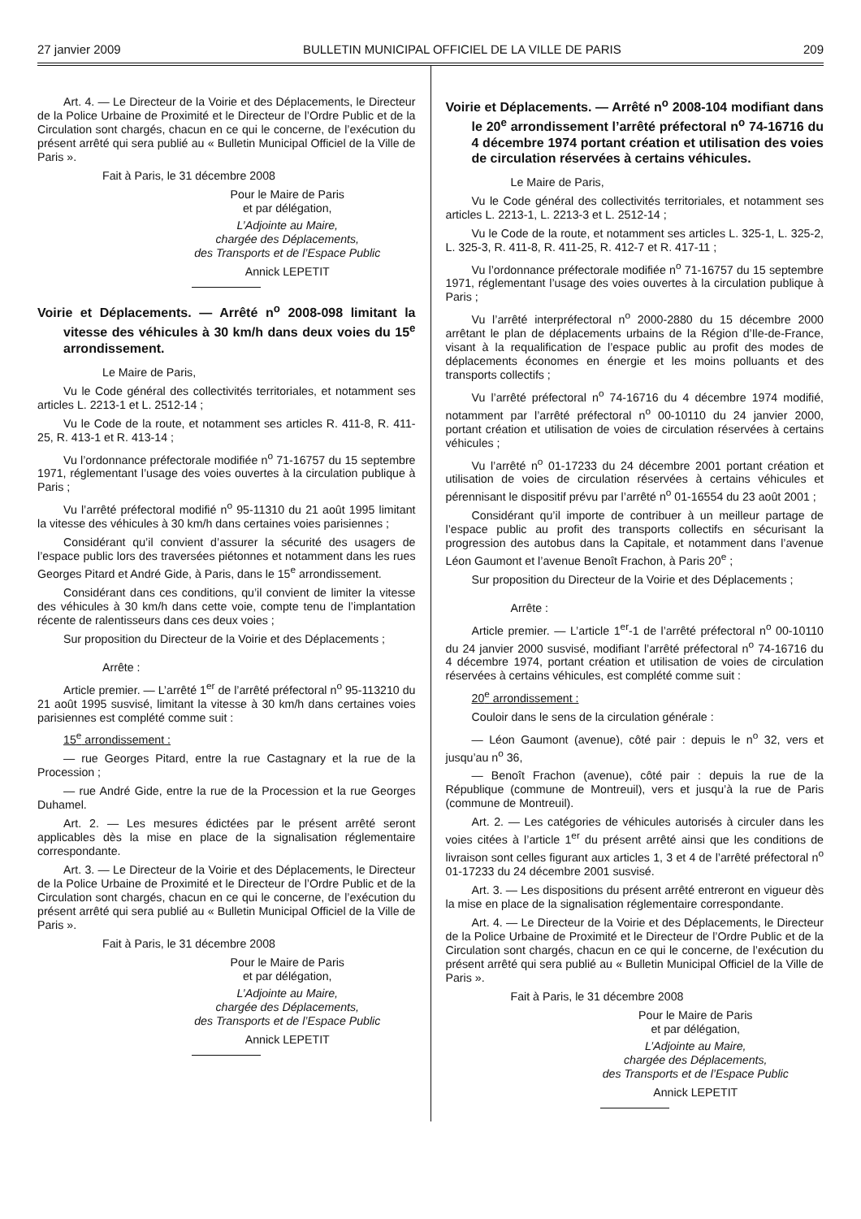27 janvier 2009 BULLETIN MUNICIPAL OFFICIEL DE LA VILLE DE PARIS 209
Art. 4. — Le Directeur de la Voirie et des Déplacements, le Directeur de la Police Urbaine de Proximité et le Directeur de l’Ordre Public et de la Circulation sont chargés, chacun en ce qui le concerne, de l’exécution du présent arrêté qui sera publié au « Bulletin Municipal Officiel de la Ville de Paris ».
Fait à Paris, le 31 décembre 2008
Pour le Maire de Paris
et par délégation,
L’Adjointe au Maire,
chargée des Déplacements,
des Transports et de l’Espace Public
Annick LEPETIT
Voirie et Déplacements. — Arrêté n<sup>o</sup> 2008-098 limitant la vitesse des véhicules à 30 km/h dans deux voies du 15<sup>e</sup> arrondissement.
Le Maire de Paris,
Vu le Code général des collectivités territoriales, et notamment ses articles L. 2213-1 et L. 2512-14 ;
Vu le Code de la route, et notamment ses articles R. 411-8, R. 411-25, R. 413-1 et R. 413-14 ;
Vu l’ordonnance préfectorale modifiée n<sup>o</sup> 71-16757 du 15 septembre 1971, réglementant l’usage des voies ouvertes à la circulation publique à Paris ;
Vu l’arrêté préfectoral modifié n<sup>o</sup> 95-11310 du 21 août 1995 limitant la vitesse des véhicules à 30 km/h dans certaines voies parisiennes ;
Considérant qu’il convient d’assurer la sécurité des usagers de l’espace public lors des traversées piétonnes et notamment dans les rues Georges Pitard et André Gide, à Paris, dans le 15<sup>e</sup> arrondissement.
Considérant dans ces conditions, qu’il convient de limiter la vitesse des véhicules à 30 km/h dans cette voie, compte tenu de l’implantation récente de ralentisseurs dans ces deux voies ;
Sur proposition du Directeur de la Voirie et des Déplacements ;
Arrête :
Article premier. — L’arrêté 1<sup>er</sup> de l’arrêté préfectoral n<sup>o</sup> 95-113210 du 21 août 1995 susvisé, limitant la vitesse à 30 km/h dans certaines voies parisiennes est complété comme suit :
15<sup>e</sup> arrondissement :
— rue Georges Pitard, entre la rue Castagnary et la rue de la Procession ;
— rue André Gide, entre la rue de la Procession et la rue Georges Duhamel.
Art. 2. — Les mesures édictées par le présent arrêté seront applicables dès la mise en place de la signalisation réglementaire correspondante.
Art. 3. — Le Directeur de la Voirie et des Déplacements, le Directeur de la Police Urbaine de Proximité et le Directeur de l’Ordre Public et de la Circulation sont chargés, chacun en ce qui le concerne, de l’exécution du présent arrêté qui sera publié au « Bulletin Municipal Officiel de la Ville de Paris ».
Fait à Paris, le 31 décembre 2008
Pour le Maire de Paris
et par délégation,
L’Adjointe au Maire,
chargée des Déplacements,
des Transports et de l’Espace Public
Annick LEPETIT
Voirie et Déplacements. — Arrêté n<sup>o</sup> 2008-104 modifiant dans le 20<sup>e</sup> arrondissement l’arrêté préfectoral n<sup>o</sup> 74-16716 du 4 décembre 1974 portant création et utilisation des voies de circulation réservées à certains véhicules.
Le Maire de Paris,
Vu le Code général des collectivités territoriales, et notamment ses articles L. 2213-1, L. 2213-3 et L. 2512-14 ;
Vu le Code de la route, et notamment ses articles L. 325-1, L. 325-2, L. 325-3, R. 411-8, R. 411-25, R. 412-7 et R. 417-11 ;
Vu l’ordonnance préfectorale modifiée n<sup>o</sup> 71-16757 du 15 septembre 1971, réglementant l’usage des voies ouvertes à la circulation publique à Paris ;
Vu l’arrêté interpréfectoral n<sup>o</sup> 2000-2880 du 15 décembre 2000 arrêtant le plan de déplacements urbains de la Région d’Ile-de-France, visant à la requalification de l’espace public au profit des modes de déplacements économes en énergie et les moins polluants et des transports collectifs ;
Vu l’arrêté préfectoral n<sup>o</sup> 74-16716 du 4 décembre 1974 modifié, notamment par l’arrêté préfectoral n<sup>o</sup> 00-10110 du 24 janvier 2000, portant création et utilisation de voies de circulation réservées à certains véhicules ;
Vu l’arrêté n<sup>o</sup> 01-17233 du 24 décembre 2001 portant création et utilisation de voies de circulation réservées à certains véhicules et pérennisant le dispositif prévu par l’arrêté n<sup>o</sup> 01-16554 du 23 août 2001 ;
Considérant qu’il importe de contribuer à un meilleur partage de l’espace public au profit des transports collectifs en sécurisant la progression des autobus dans la Capitale, et notamment dans l’avenue Léon Gaumont et l’avenue Benoît Frachon, à Paris 20<sup>e</sup> ;
Sur proposition du Directeur de la Voirie et des Déplacements ;
Arrête :
Article premier. — L’article 1<sup>er</sup>-1 de l’arrêté préfectoral n<sup>o</sup> 00-10110 du 24 janvier 2000 susvisé, modifiant l’arrêté préfectoral n<sup>o</sup> 74-16716 du 4 décembre 1974, portant création et utilisation de voies de circulation réservées à certains véhicules, est complété comme suit :
20<sup>e</sup> arrondissement :
Couloir dans le sens de la circulation générale :
— Léon Gaumont (avenue), côté pair : depuis le n<sup>o</sup> 32, vers et jusqu’au n<sup>o</sup> 36,
— Benoît Frachon (avenue), côté pair : depuis la rue de la République (commune de Montreuil), vers et jusqu’à la rue de Paris (commune de Montreuil).
Art. 2. — Les catégories de véhicules autorisés à circuler dans les voies citées à l’article 1<sup>er</sup> du présent arrêté ainsi que les conditions de livraison sont celles figurant aux articles 1, 3 et 4 de l’arrêté préfectoral n<sup>o</sup> 01-17233 du 24 décembre 2001 susvisé.
Art. 3. — Les dispositions du présent arrêté entreront en vigueur dès la mise en place de la signalisation réglementaire correspondante.
Art. 4. — Le Directeur de la Voirie et des Déplacements, le Directeur de la Police Urbaine de Proximité et le Directeur de l’Ordre Public et de la Circulation sont chargés, chacun en ce qui le concerne, de l’exécution du présent arrêté qui sera publié au « Bulletin Municipal Officiel de la Ville de Paris ».
Fait à Paris, le 31 décembre 2008
Pour le Maire de Paris
et par délégation,
L’Adjointe au Maire,
chargée des Déplacements,
des Transports et de l’Espace Public
Annick LEPETIT